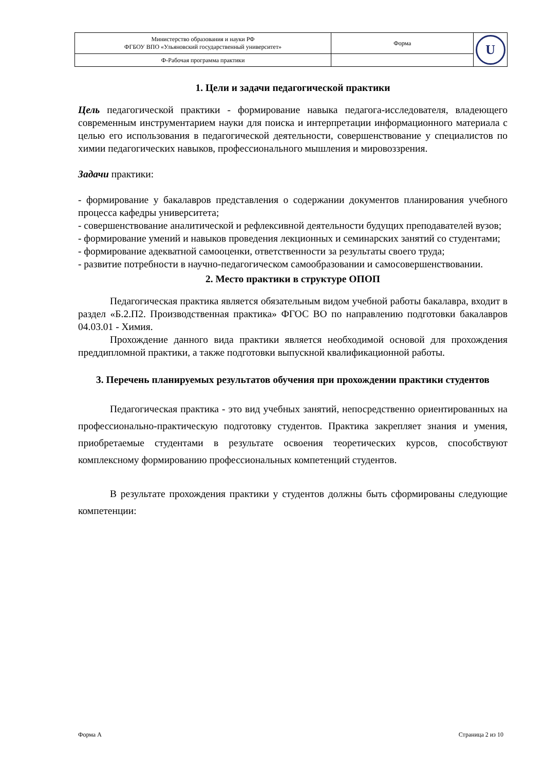| Министерство образования и науки РФ ФГБОУ ВПО «Ульяновский государственный университет» | Форма | U |
| Ф-Рабочая программа практики | | |
1. Цели и задачи педагогической практики
Цель педагогической практики - формирование навыка педагога-исследователя, владеющего современным инструментарием науки для поиска и интерпретации информационного материала с целью его использования в педагогической деятельности, совершенствование у специалистов по химии педагогических навыков, профессионального мышления и мировоззрения.
Задачи практики:
- формирование у бакалавров представления о содержании документов планирования учебного процесса кафедры университета;
- совершенствование аналитической и рефлексивной деятельности будущих преподавателей вузов;
- формирование умений и навыков проведения лекционных и семинарских занятий со студентами;
- формирование адекватной самооценки, ответственности за результаты своего труда;
- развитие потребности в научно-педагогическом самообразовании и самосовершенствовании.
2. Место практики в структуре ОПОП
Педагогическая практика является обязательным видом учебной работы бакалавра, входит в раздел «Б.2.П2. Производственная практика» ФГОС ВО по направлению подготовки бакалавров 04.03.01 - Химия.
Прохождение данного вида практики является необходимой основой для прохождения преддипломной практики, а также подготовки выпускной квалификационной работы.
3. Перечень планируемых результатов обучения при прохождении практики студентов
Педагогическая практика - это вид учебных занятий, непосредственно ориентированных на профессионально-практическую подготовку студентов. Практика закрепляет знания и умения, приобретаемые студентами в результате освоения теоретических курсов, способствуют комплексному формированию профессиональных компетенций студентов.
В результате прохождения практики у студентов должны быть сформированы следующие компетенции:
Форма А Страница 2 из 10